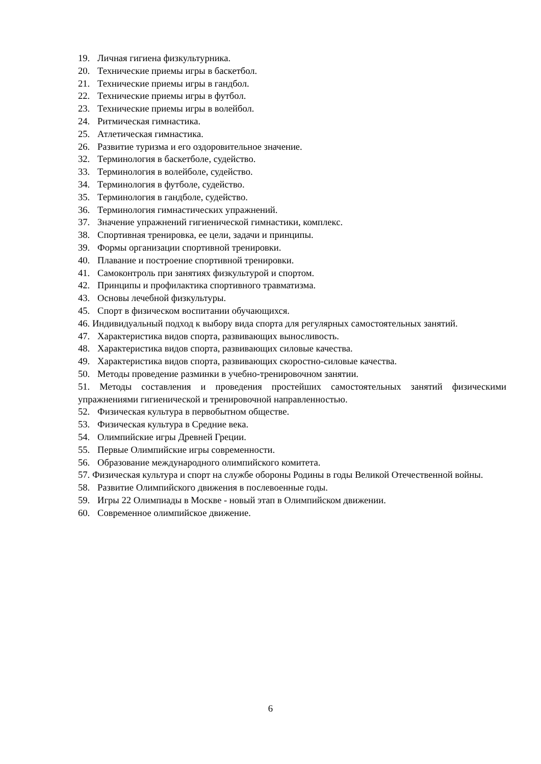19. Личная гигиена физкультурника.
20. Технические приемы игры в баскетбол.
21. Технические приемы игры в гандбол.
22. Технические приемы игры в футбол.
23. Технические приемы игры в волейбол.
24. Ритмическая гимнастика.
25. Атлетическая гимнастика.
26. Развитие туризма и его оздоровительное значение.
32. Терминология в баскетболе, судейство.
33. Терминология в волейболе, судейство.
34. Терминология в футболе, судейство.
35. Терминология в гандболе, судейство.
36. Терминология гимнастических упражнений.
37. Значение упражнений гигиенической гимнастики, комплекс.
38. Спортивная тренировка, ее цели, задачи и принципы.
39. Формы организации спортивной тренировки.
40. Плавание и построение спортивной тренировки.
41. Самоконтроль при занятиях физкультурой и спортом.
42. Принципы и профилактика спортивного травматизма.
43. Основы лечебной физкультуры.
45. Спорт в физическом воспитании обучающихся.
46. Индивидуальный подход к выбору вида спорта для регулярных самостоятельных занятий.
47. Характеристика видов спорта, развивающих выносливость.
48. Характеристика видов спорта, развивающих силовые качества.
49. Характеристика видов спорта, развивающих скоростно-силовые качества.
50. Методы проведение разминки в учебно-тренировочном занятии.
51. Методы составления и проведения простейших самостоятельных занятий физическими упражнениями гигиенической и тренировочной направленностью.
52. Физическая культура в первобытном обществе.
53. Физическая культура в Средние века.
54. Олимпийские игры Древней Греции.
55. Первые Олимпийские игры современности.
56. Образование международного олимпийского комитета.
57. Физическая культура и спорт на службе обороны Родины в годы Великой Отечественной войны.
58. Развитие Олимпийского движения в послевоенные годы.
59. Игры 22 Олимпиады в Москве - новый этап в Олимпийском движении.
60. Современное олимпийское движение.
6